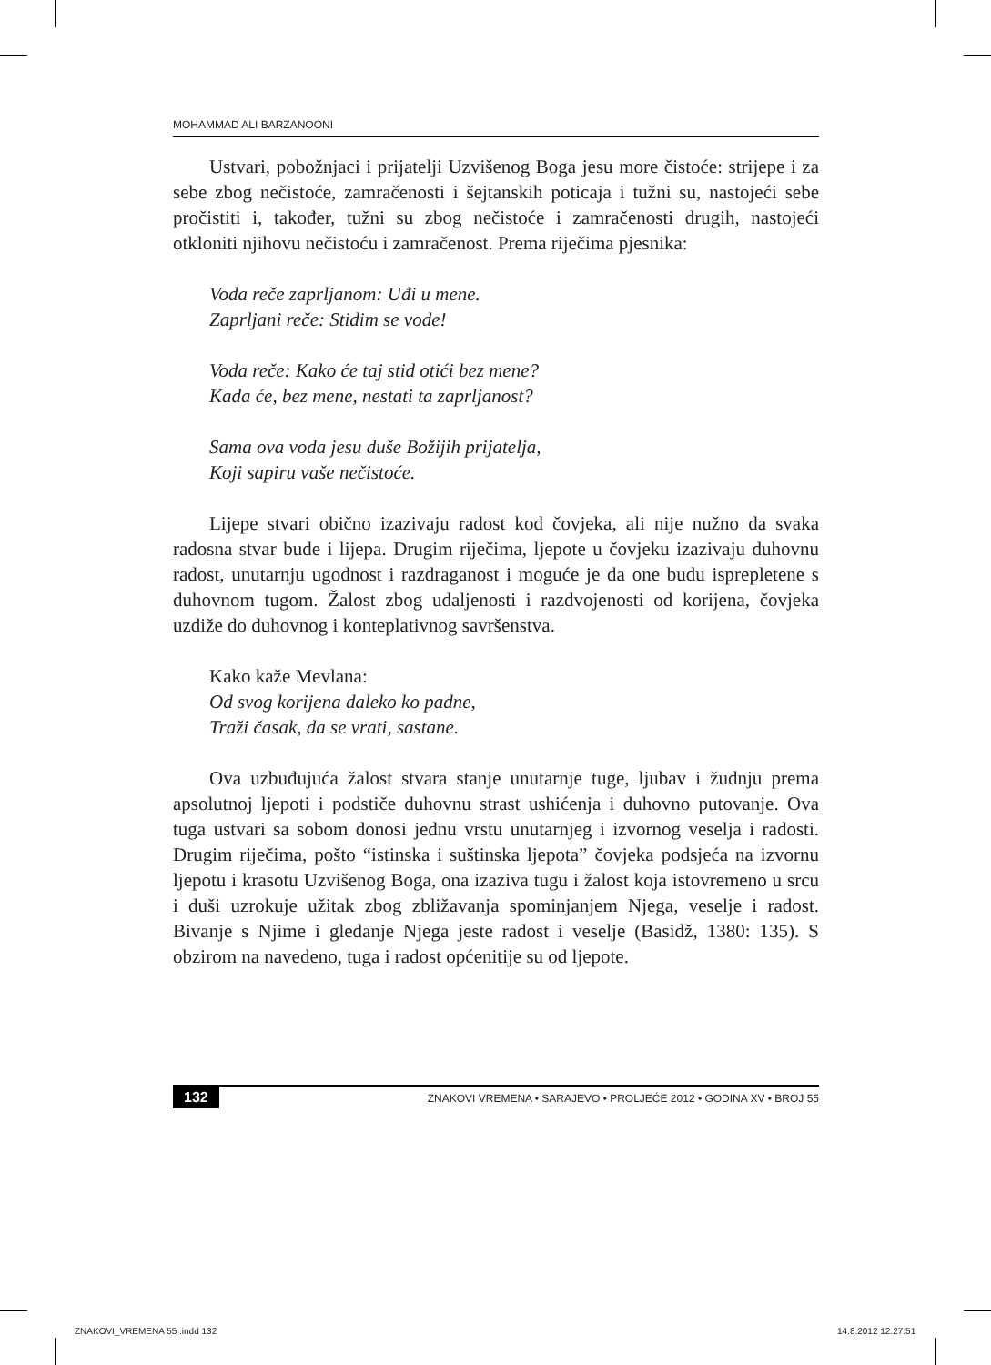MOHAMMAD ALI BARZANOONI
Ustvari, pobožnjaci i prijatelji Uzvišenog Boga jesu more čistoće: strijepe i za sebe zbog nečistoće, zamračenosti i šejtanskih poticaja i tužni su, nastojeći sebe pročistiti i, također, tužni su zbog nečistoće i zamračenosti drugih, nastojeći otkloniti njihovu nečistoću i zamračenost. Prema riječima pjesnika:
Voda reče zaprljanom: Uđi u mene.
Zaprljani reče: Stidim se vode!
Voda reče: Kako će taj stid otići bez mene?
Kada će, bez mene, nestati ta zaprljanost?
Sama ova voda jesu duše Božijih prijatelja,
Koji sapiru vaše nečistoće.
Lijepe stvari obično izazivaju radost kod čovjeka, ali nije nužno da svaka radosna stvar bude i lijepa. Drugim riječima, ljepote u čovjeku izazivaju duhovnu radost, unutarnju ugodnost i razdraganost i moguće je da one budu isprepletene s duhovnom tugom. Žalost zbog udaljenosti i razdvojenosti od korijena, čovjeka uzdiže do duhovnog i konteplativnog savršenstva.
Kako kaže Mevlana:
Od svog korijena daleko ko padne,
Traži časak, da se vrati, sastane.
Ova uzbuđujuća žalost stvara stanje unutarnje tuge, ljubav i žudnju prema apsolutnoj ljepoti i podstiče duhovnu strast ushićenja i duhovno putovanje. Ova tuga ustvari sa sobom donosi jednu vrstu unutarnjeg i izvornog veselja i radosti. Drugim riječima, pošto “istinska i suštinska ljepota” čovjeka podsjeća na izvornu ljepotu i krasotu Uzvišenog Boga, ona izaziva tugu i žalost koja istovremeno u srcu i duši uzrokuje užitak zbog zbližavanja spominjanjem Njega, veselje i radost. Bivanje s Njime i gledanje Njega jeste radost i veselje (Basidž, 1380: 135). S obzirom na navedeno, tuga i radost općenitije su od ljepote.
132 ZNAKOVI VREMENA • SARAJEVO • PROLJEĆE 2012 • GODINA XV • BROJ 55
ZNAKOVI_VREMENA 55 .indd 132 14.8.2012 12:27:51